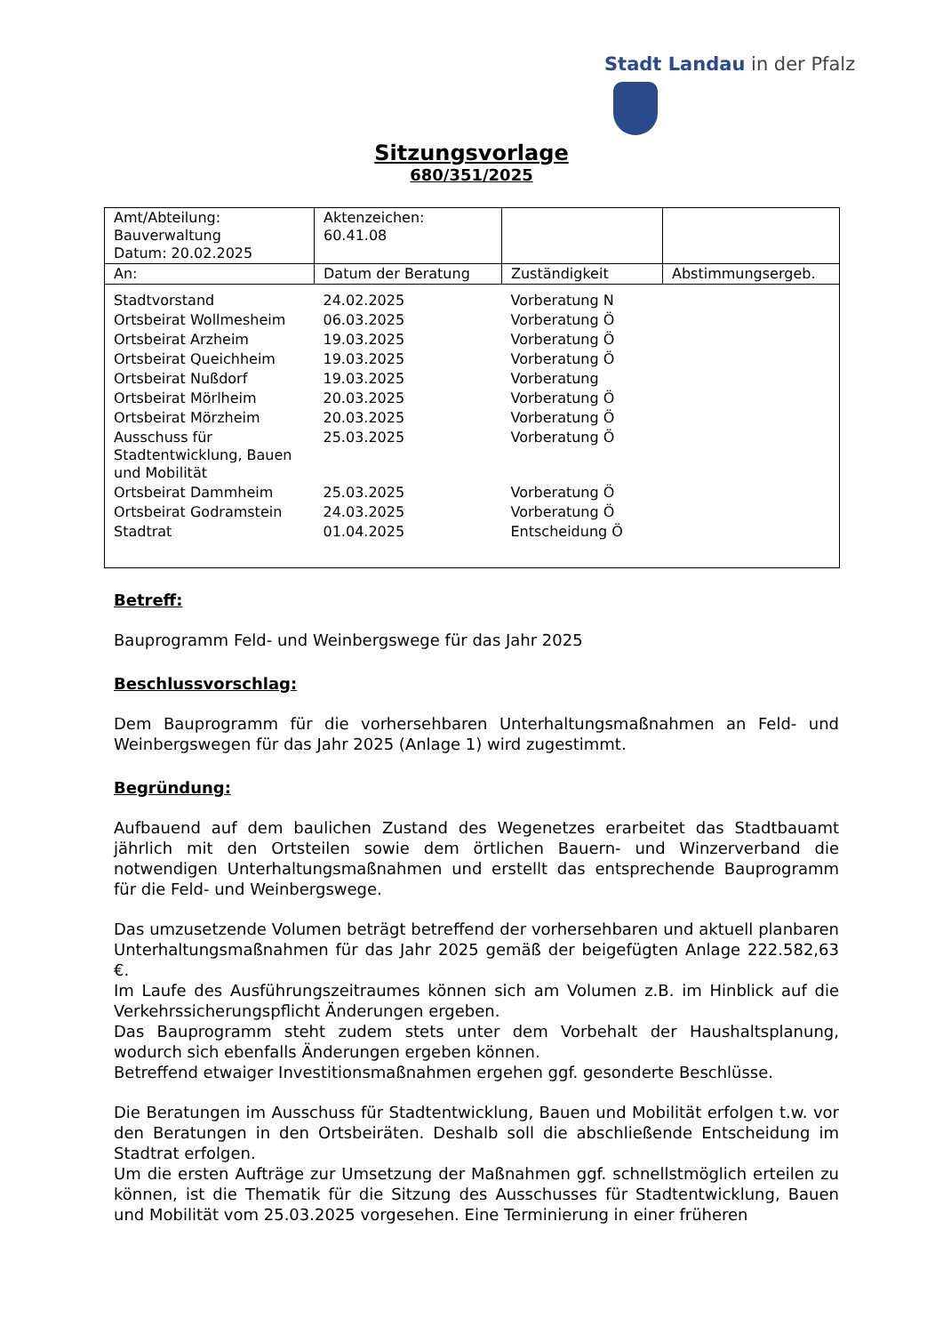Stadt Landau in der Pfalz
Sitzungsvorlage
680/351/2025
| Amt/Abteilung: Bauverwaltung Datum: 20.02.2025 | Aktenzeichen: 60.41.08 | | |
| An: | Datum der Beratung | Zuständigkeit | Abstimmungsergeb. |
| Stadtvorstand | 24.02.2025 | Vorberatung N | |
| Ortsbeirat Wollmesheim | 06.03.2025 | Vorberatung Ö | |
| Ortsbeirat Arzheim | 19.03.2025 | Vorberatung Ö | |
| Ortsbeirat Queichheim | 19.03.2025 | Vorberatung Ö | |
| Ortsbeirat Nußdorf | 19.03.2025 | Vorberatung | |
| Ortsbeirat Mörlheim | 20.03.2025 | Vorberatung Ö | |
| Ortsbeirat Mörzheim | 20.03.2025 | Vorberatung Ö | |
| Ausschuss für Stadtentwicklung, Bauen und Mobilität | 25.03.2025 | Vorberatung Ö | |
| Ortsbeirat Dammheim | 25.03.2025 | Vorberatung Ö | |
| Ortsbeirat Godramstein | 24.03.2025 | Vorberatung Ö | |
| Stadtrat | 01.04.2025 | Entscheidung Ö | |
Betreff:
Bauprogramm Feld- und Weinbergswege für das Jahr 2025
Beschlussvorschlag:
Dem Bauprogramm für die vorhersehbaren Unterhaltungsmaßnahmen an Feld- und Weinbergswegen für das Jahr 2025 (Anlage 1) wird zugestimmt.
Begründung:
Aufbauend auf dem baulichen Zustand des Wegenetzes erarbeitet das Stadtbauamt jährlich mit den Ortsteilen sowie dem örtlichen Bauern- und Winzerverband die notwendigen Unterhaltungsmaßnahmen und erstellt das entsprechende Bauprogramm für die Feld- und Weinbergswege.
Das umzusetzende Volumen beträgt betreffend der vorhersehbaren und aktuell planbaren Unterhaltungsmaßnahmen für das Jahr 2025 gemäß der beigefügten Anlage 222.582,63 €.
Im Laufe des Ausführungszeitraumes können sich am Volumen z.B. im Hinblick auf die Verkehrssicherungspflicht Änderungen ergeben.
Das Bauprogramm steht zudem stets unter dem Vorbehalt der Haushaltsplanung, wodurch sich ebenfalls Änderungen ergeben können.
Betreffend etwaiger Investitionsmaßnahmen ergehen ggf. gesonderte Beschlüsse.
Die Beratungen im Ausschuss für Stadtentwicklung, Bauen und Mobilität erfolgen t.w. vor den Beratungen in den Ortsbeiräten. Deshalb soll die abschließende Entscheidung im Stadtrat erfolgen.
Um die ersten Aufträge zur Umsetzung der Maßnahmen ggf. schnellstmöglich erteilen zu können, ist die Thematik für die Sitzung des Ausschusses für Stadtentwicklung, Bauen und Mobilität vom 25.03.2025 vorgesehen. Eine Terminierung in einer früheren